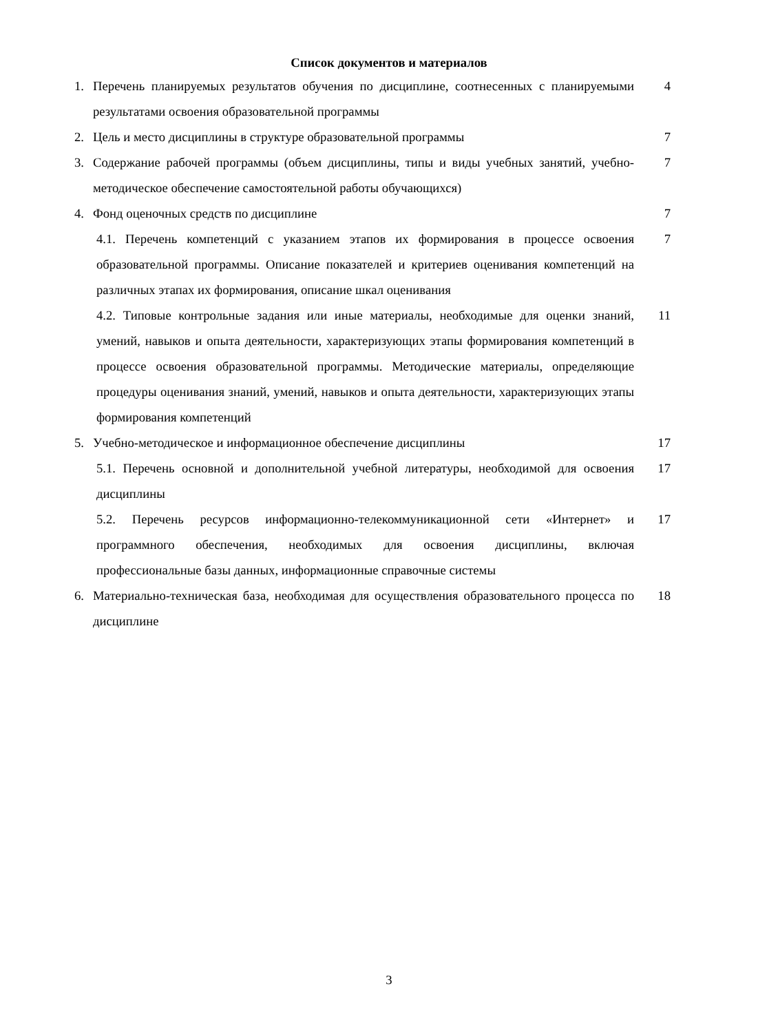Список документов и материалов
1. Перечень планируемых результатов обучения по дисциплине, соотнесенных с планируемыми результатами освоения образовательной программы 4
2. Цель и место дисциплины в структуре образовательной программы 7
3. Содержание рабочей программы (объем дисциплины, типы и виды учебных занятий, учебно-методическое обеспечение самостоятельной работы обучающихся) 7
4. Фонд оценочных средств по дисциплине 7
4.1. Перечень компетенций с указанием этапов их формирования в процессе освоения образовательной программы. Описание показателей и критериев оценивания компетенций на различных этапах их формирования, описание шкал оценивания 7
4.2. Типовые контрольные задания или иные материалы, необходимые для оценки знаний, умений, навыков и опыта деятельности, характеризующих этапы формирования компетенций в процессе освоения образовательной программы. Методические материалы, определяющие процедуры оценивания знаний, умений, навыков и опыта деятельности, характеризующих этапы формирования компетенций 11
5. Учебно-методическое и информационное обеспечение дисциплины 17
5.1. Перечень основной и дополнительной учебной литературы, необходимой для освоения дисциплины 17
5.2. Перечень ресурсов информационно-телекоммуникационной сети «Интернет» и программного обеспечения, необходимых для освоения дисциплины, включая профессиональные базы данных, информационные справочные системы 17
6. Материально-техническая база, необходимая для осуществления образовательного процесса по дисциплине 18
3